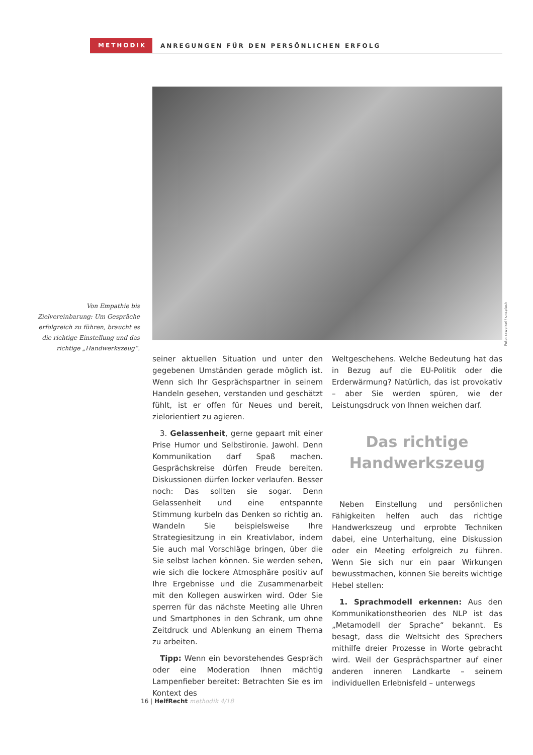METHODIK
ANREGUNGEN FÜR DEN PERSÖNLICHEN ERFOLG
Foto: rawpixel / unsplash
Von Empathie bis Zielvereinbarung: Um Gespräche erfolgreich zu führen, braucht es die richtige Einstellung und das richtige „Handwerkszeug“.
seiner aktuellen Situation und unter den gegebenen Umständen gerade möglich ist. Wenn sich Ihr Gesprächspartner in seinem Handeln gesehen, verstanden und geschätzt fühlt, ist er offen für Neues und bereit, zielorientiert zu agieren.
3. Gelassenheit, gerne gepaart mit einer Prise Humor und Selbstironie. Jawohl. Denn Kommunikation darf Spaß machen. Gesprächskreise dürfen Freude bereiten. Diskussionen dürfen locker verlaufen. Besser noch: Das sollten sie sogar. Denn Gelassenheit und eine entspannte Stimmung kurbeln das Denken so richtig an. Wandeln Sie beispielsweise Ihre Strategiesitzung in ein Kreativlabor, indem Sie auch mal Vorschläge bringen, über die Sie selbst lachen können. Sie werden sehen, wie sich die lockere Atmosphäre positiv auf Ihre Ergebnisse und die Zusammenarbeit mit den Kollegen auswirken wird. Oder Sie sperren für das nächste Meeting alle Uhren und Smartphones in den Schrank, um ohne Zeitdruck und Ablenkung an einem Thema zu arbeiten.
Tipp: Wenn ein bevorstehendes Gespräch oder eine Moderation Ihnen mächtig Lampenfieber bereitet: Betrachten Sie es im Kontext des
Weltgeschehens. Welche Bedeutung hat das in Bezug auf die EU-Politik oder die Erderwärmung? Natürlich, das ist provokativ – aber Sie werden spüren, wie der Leistungsdruck von Ihnen weichen darf.
Das richtige Handwerkszeug
Neben Einstellung und persönlichen Fähigkeiten helfen auch das richtige Handwerkszeug und erprobte Techniken dabei, eine Unterhaltung, eine Diskussion oder ein Meeting erfolgreich zu führen. Wenn Sie sich nur ein paar Wirkungen bewusstmachen, können Sie bereits wichtige Hebel stellen:
1. Sprachmodell erkennen: Aus den Kommunikationstheorien des NLP ist das „Metamodell der Sprache“ bekannt. Es besagt, dass die Weltsicht des Sprechers mithilfe dreier Prozesse in Worte gebracht wird. Weil der Gesprächspartner auf einer anderen inneren Landkarte – seinem individuellen Erlebnisfeld – unterwegs
16 | HelfRecht methodik 4/18